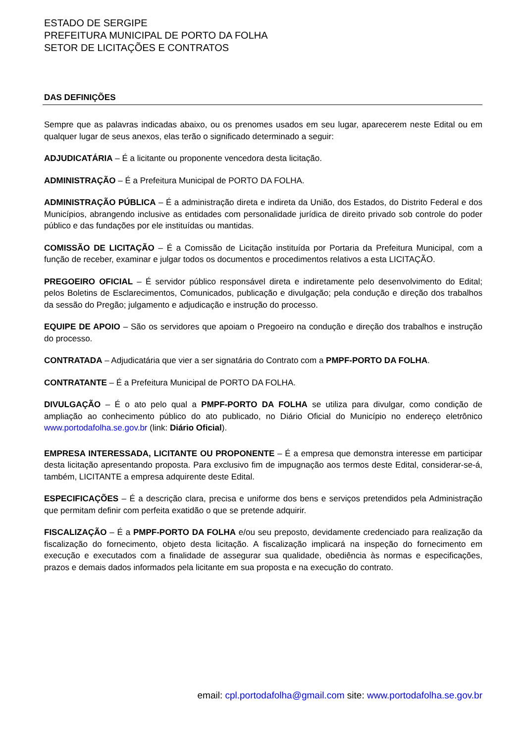ESTADO DE SERGIPE
PREFEITURA MUNICIPAL DE PORTO DA FOLHA
SETOR DE LICITAÇÕES E CONTRATOS
DAS DEFINIÇÕES
Sempre que as palavras indicadas abaixo, ou os prenomes usados em seu lugar, aparecerem neste Edital ou em qualquer lugar de seus anexos, elas terão o significado determinado a seguir:
ADJUDICATÁRIA – É a licitante ou proponente vencedora desta licitação.
ADMINISTRAÇÃO – É a Prefeitura Municipal de PORTO DA FOLHA.
ADMINISTRAÇÃO PÚBLICA – É a administração direta e indireta da União, dos Estados, do Distrito Federal e dos Municípios, abrangendo inclusive as entidades com personalidade jurídica de direito privado sob controle do poder público e das fundações por ele instituídas ou mantidas.
COMISSÃO DE LICITAÇÃO – É a Comissão de Licitação instituída por Portaria da Prefeitura Municipal, com a função de receber, examinar e julgar todos os documentos e procedimentos relativos a esta LICITAÇÃO.
PREGOEIRO OFICIAL – É servidor público responsável direta e indiretamente pelo desenvolvimento do Edital; pelos Boletins de Esclarecimentos, Comunicados, publicação e divulgação; pela condução e direção dos trabalhos da sessão do Pregão; julgamento e adjudicação e instrução do processo.
EQUIPE DE APOIO – São os servidores que apoiam o Pregoeiro na condução e direção dos trabalhos e instrução do processo.
CONTRATADA – Adjudicatária que vier a ser signatária do Contrato com a PMPF-PORTO DA FOLHA.
CONTRATANTE – É a Prefeitura Municipal de PORTO DA FOLHA.
DIVULGAÇÃO – É o ato pelo qual a PMPF-PORTO DA FOLHA se utiliza para divulgar, como condição de ampliação ao conhecimento público do ato publicado, no Diário Oficial do Município no endereço eletrônico www.portodafolha.se.gov.br (link: Diário Oficial).
EMPRESA INTERESSADA, LICITANTE OU PROPONENTE – É a empresa que demonstra interesse em participar desta licitação apresentando proposta. Para exclusivo fim de impugnação aos termos deste Edital, considerar-se-á, também, LICITANTE a empresa adquirente deste Edital.
ESPECIFICAÇÕES – É a descrição clara, precisa e uniforme dos bens e serviços pretendidos pela Administração que permitam definir com perfeita exatidão o que se pretende adquirir.
FISCALIZAÇÃO – É a PMPF-PORTO DA FOLHA e/ou seu preposto, devidamente credenciado para realização da fiscalização do fornecimento, objeto desta licitação. A fiscalização implicará na inspeção do fornecimento em execução e executados com a finalidade de assegurar sua qualidade, obediência às normas e especificações, prazos e demais dados informados pela licitante em sua proposta e na execução do contrato.
email: cpl.portodafolha@gmail.com site: www.portodafolha.se.gov.br